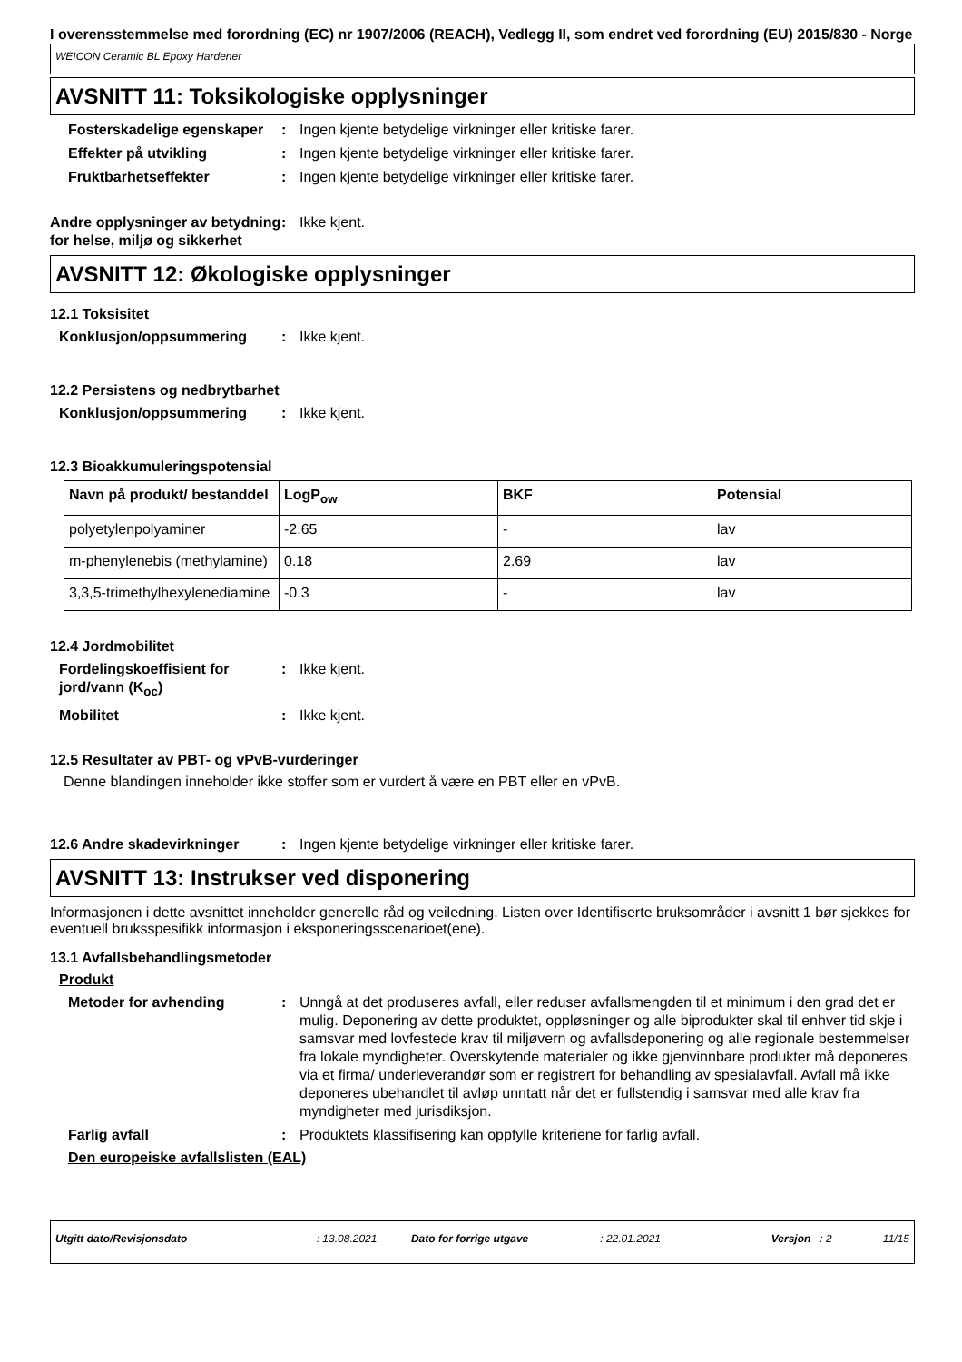I overensstemmelse med forordning (EC) nr 1907/2006 (REACH), Vedlegg II, som endret ved forordning (EU) 2015/830 - Norge
WEICON Ceramic BL Epoxy Hardener
AVSNITT 11: Toksikologiske opplysninger
Fosterskadelige egenskaper
: Ingen kjente betydelige virkninger eller kritiske farer.
Effekter på utvikling : Ingen kjente betydelige virkninger eller kritiske farer.
Fruktbarhetseffekter : Ingen kjente betydelige virkninger eller kritiske farer.
Andre opplysninger av betydning for helse, miljø og sikkerhet
: Ikke kjent.
AVSNITT 12: Økologiske opplysninger
12.1 Toksisitet
Konklusjon/oppsummering : Ikke kjent.
12.2 Persistens og nedbrytbarhet
Konklusjon/oppsummering : Ikke kjent.
12.3 Bioakkumuleringspotensial
| Navn på produkt/ bestanddel | LogP<sub>ow</sub> | BKF | Potensial |
| --- | --- | --- | --- |
| polyetylenpolyaminer | -2.65 | - | lav |
| m-phenylenebis (methylamine) | 0.18 | 2.69 | lav |
| 3,3,5-trimethylhexylenediamine | -0.3 | - | lav |
12.4 Jordmobilitet
Fordelingskoeffisient for jord/vann (K<sub>oc</sub>)
: Ikke kjent.
Mobilitet : Ikke kjent.
12.5 Resultater av PBT- og vPvB-vurderinger
Denne blandingen inneholder ikke stoffer som er vurdert å være en PBT eller en vPvB.
12.6 Andre skadevirkninger : Ingen kjente betydelige virkninger eller kritiske farer.
AVSNITT 13: Instrukser ved disponering
Informasjonen i dette avsnittet inneholder generelle råd og veiledning. Listen over Identifiserte bruksområder i avsnitt 1 bør sjekkes for eventuell bruksspesifikk informasjon i eksponeringsscenarioet(ene).
13.1 Avfallsbehandlingsmetoder
Produkt
Metoder for avhending : Unngå at det produseres avfall, eller reduser avfallsmengden til et minimum i den grad det er mulig. Deponering av dette produktet, oppløsninger og alle biprodukter skal til enhver tid skje i samsvar med lovfestede krav til miljøvern og avfallsdeponering og alle regionale bestemmelser fra lokale myndigheter. Overskytende materialer og ikke gjenvinnbare produkter må deponeres via et firma/ underleverandør som er registrert for behandling av spesialavfall. Avfall må ikke deponeres ubehandlet til avløp unntatt når det er fullstendig i samsvar med alle krav fra myndigheter med jurisdiksjon.
Farlig avfall : Produktets klassifisering kan oppfylle kriteriene for farlig avfall.
Den europeiske avfallslisten (EAL)
Utgitt dato/Revisjonsdato: 13.08.2021 Dato for forrige utgave: 22.01.2021 Versjon: 2 11/15